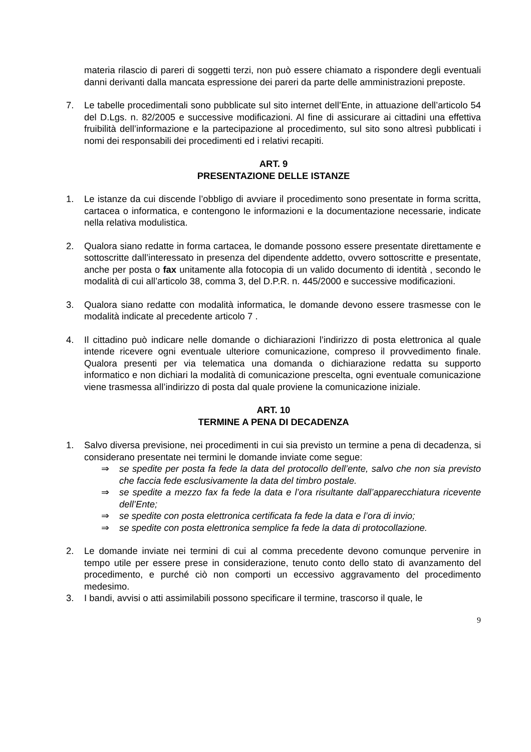materia rilascio di pareri di soggetti terzi, non può essere chiamato a rispondere degli eventuali danni derivanti dalla mancata espressione dei pareri da parte delle amministrazioni preposte.
7. Le tabelle procedimentali sono pubblicate sul sito internet dell’Ente, in attuazione dell’articolo 54 del D.Lgs. n. 82/2005 e successive modificazioni. Al fine di assicurare ai cittadini una effettiva fruibilità dell’informazione e la partecipazione al procedimento, sul sito sono altresì pubblicati i nomi dei responsabili dei procedimenti ed i relativi recapiti.
ART. 9
PRESENTAZIONE DELLE ISTANZE
1. Le istanze da cui discende l’obbligo di avviare il procedimento sono presentate in forma scritta, cartacea o informatica, e contengono le informazioni e la documentazione necessarie, indicate nella relativa modulistica.
2. Qualora siano redatte in forma cartacea, le domande possono essere presentate direttamente e sottoscritte dall’interessato in presenza del dipendente addetto, ovvero sottoscritte e presentate, anche per posta o fax unitamente alla fotocopia di un valido documento di identità , secondo le modalità di cui all’articolo 38, comma 3, del D.P.R. n. 445/2000 e successive modificazioni.
3. Qualora siano redatte con modalità informatica, le domande devono essere trasmesse con le modalità indicate al precedente articolo 7 .
4. Il cittadino può indicare nelle domande o dichiarazioni l’indirizzo di posta elettronica al quale intende ricevere ogni eventuale ulteriore comunicazione, compreso il provvedimento finale. Qualora presenti per via telematica una domanda o dichiarazione redatta su supporto informatico e non dichiari la modalità di comunicazione prescelta, ogni eventuale comunicazione viene trasmessa all’indirizzo di posta dal quale proviene la comunicazione iniziale.
ART. 10
TERMINE A PENA DI DECADENZA
1. Salvo diversa previsione, nei procedimenti in cui sia previsto un termine a pena di decadenza, si considerano presentate nei termini le domande inviate come segue:
⇒ se spedite per posta fa fede la data del protocollo dell’ente, salvo che non sia previsto che faccia fede esclusivamente la data del timbro postale.
⇒ se spedite a mezzo fax fa fede la data e l’ora risultante dall’apparecchiatura ricevente dell’Ente;
⇒ se spedite con posta elettronica certificata fa fede la data e l’ora di invio;
⇒ se spedite con posta elettronica semplice fa fede la data di protocollazione.
2. Le domande inviate nei termini di cui al comma precedente devono comunque pervenire in tempo utile per essere prese in considerazione, tenuto conto dello stato di avanzamento del procedimento, e purché ciò non comporti un eccessivo aggravamento del procedimento medesimo.
3. I bandi, avvisi o atti assimilabili possono specificare il termine, trascorso il quale, le
9